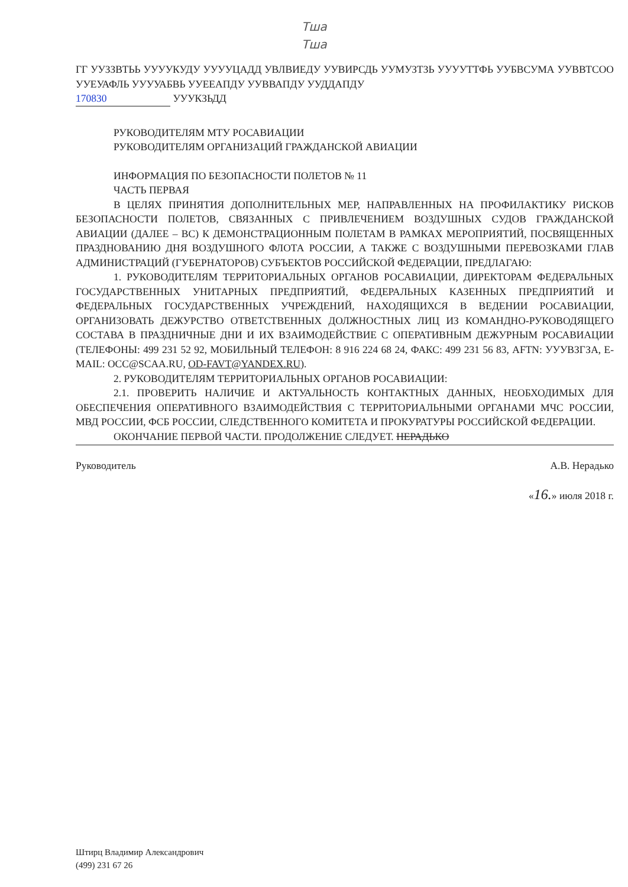Тша
Тша
ГГ УУЗЗВТЬЬ УУУУКУДУ УУУУЦАДД УВЛВИЕДУ УУВИРСДЬ УУМУЗТЗЬ УУУУТТФЬ УУБВСУМА УУВВТСОО УУЕУАФЛЬ УУУУАБВЬ УУЕЕАПДУ УУВВАПДУ УУДДАПДУ
170830 УУУКЗЬДД
РУКОВОДИТЕЛЯМ МТУ РОСАВИАЦИИ
РУКОВОДИТЕЛЯМ ОРГАНИЗАЦИЙ ГРАЖДАНСКОЙ АВИАЦИИ
ИНФОРМАЦИЯ ПО БЕЗОПАСНОСТИ ПОЛЕТОВ № 11
ЧАСТЬ ПЕРВАЯ
В ЦЕЛЯХ ПРИНЯТИЯ ДОПОЛНИТЕЛЬНЫХ МЕР, НАПРАВЛЕННЫХ НА ПРОФИЛАКТИКУ РИСКОВ БЕЗОПАСНОСТИ ПОЛЕТОВ, СВЯЗАННЫХ С ПРИВЛЕЧЕНИЕМ ВОЗДУШНЫХ СУДОВ ГРАЖДАНСКОЙ АВИАЦИИ (ДАЛЕЕ – ВС) К ДЕМОНСТРАЦИОННЫМ ПОЛЕТАМ В РАМКАХ МЕРОПРИЯТИЙ, ПОСВЯЩЕННЫХ ПРАЗДНОВАНИЮ ДНЯ ВОЗДУШНОГО ФЛОТА РОССИИ, А ТАКЖЕ С ВОЗДУШНЫМИ ПЕРЕВОЗКАМИ ГЛАВ АДМИНИСТРАЦИЙ (ГУБЕРНАТОРОВ) СУБЪЕКТОВ РОССИЙСКОЙ ФЕДЕРАЦИИ, ПРЕДЛАГАЮ:
1. РУКОВОДИТЕЛЯМ ТЕРРИТОРИАЛЬНЫХ ОРГАНОВ РОСАВИАЦИИ, ДИРЕКТОРАМ ФЕДЕРАЛЬНЫХ ГОСУДАРСТВЕННЫХ УНИТАРНЫХ ПРЕДПРИЯТИЙ, ФЕДЕРАЛЬНЫХ КАЗЕННЫХ ПРЕДПРИЯТИЙ И ФЕДЕРАЛЬНЫХ ГОСУДАРСТВЕННЫХ УЧРЕЖДЕНИЙ, НАХОДЯЩИХСЯ В ВЕДЕНИИ РОСАВИАЦИИ, ОРГАНИЗОВАТЬ ДЕЖУРСТВО ОТВЕТСТВЕННЫХ ДОЛЖНОСТНЫХ ЛИЦ ИЗ КОМАНДНО-РУКОВОДЯЩЕГО СОСТАВА В ПРАЗДНИЧНЫЕ ДНИ И ИХ ВЗАИМОДЕЙСТВИЕ С ОПЕРАТИВНЫМ ДЕЖУРНЫМ РОСАВИАЦИИ (ТЕЛЕФОНЫ: 499 231 52 92, МОБИЛЬНЫЙ ТЕЛЕФОН: 8 916 224 68 24, ФАКС: 499 231 56 83, AFTN: УУУВЗГЗА, E-MAIL: OCC@SCAA.RU, OD-FAVT@YANDEX.RU).
2. РУКОВОДИТЕЛЯМ ТЕРРИТОРИАЛЬНЫХ ОРГАНОВ РОСАВИАЦИИ:
2.1. ПРОВЕРИТЬ НАЛИЧИЕ И АКТУАЛЬНОСТЬ КОНТАКТНЫХ ДАННЫХ, НЕОБХОДИМЫХ ДЛЯ ОБЕСПЕЧЕНИЯ ОПЕРАТИВНОГО ВЗАИМОДЕЙСТВИЯ С ТЕРРИТОРИАЛЬНЫМИ ОРГАНАМИ МЧС РОССИИ, МВД РОССИИ, ФСБ РОССИИ, СЛЕДСТВЕННОГО КОМИТЕТА И ПРОКУРАТУРЫ РОССИЙСКОЙ ФЕДЕРАЦИИ.
ОКОНЧАНИЕ ПЕРВОЙ ЧАСТИ. ПРОДОЛЖЕНИЕ СЛЕДУЕТ. НЕРАДЬКО
Руководитель А.В. Нерадько
«16.» июля 2018 г.
Штирц Владимир Александрович
(499) 231 67 26